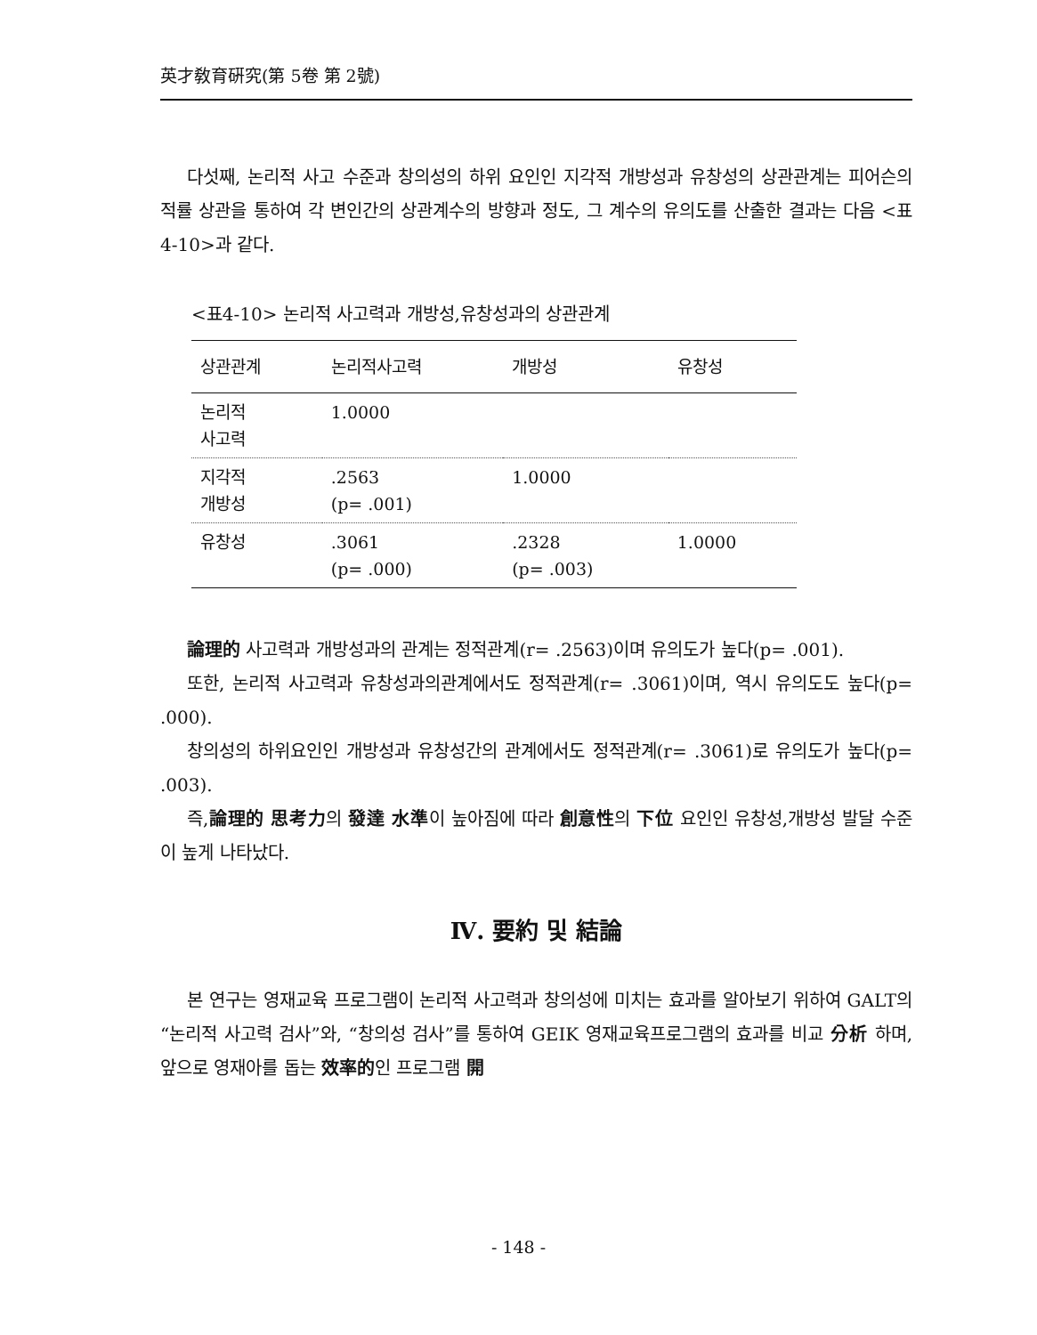英才敎育硏究(第 5卷 第 2號)
다섯째, 논리적 사고 수준과 창의성의 하위 요인인 지각적 개방성과 유창성의 상관관계는 피어슨의 적률 상관을 통하여 각 변인간의 상관계수의 방향과 정도, 그 계수의 유의도를 산출한 결과는 다음 <표4-10>과 같다.
<표4-10> 논리적 사고력과 개방성,유창성과의 상관관계
| 상관관계 | 논리적사고력 | 개방성 | 유창성 |
| --- | --- | --- | --- |
| 논리적 사고력 | 1.0000 | | |
| 지각적 개방성 | .2563 (p= .001) | 1.0000 | |
| 유창성 | .3061 (p= .000) | .2328 (p= .003) | 1.0000 |
論理的 사고력과 개방성과의 관계는 정적관계(r= .2563)이며 유의도가 높다(p= .001).
또한, 논리적 사고력과 유창성과의관계에서도 정적관계(r= .3061)이며, 역시 유의도도 높다(p= .000).
창의성의 하위요인인 개방성과 유창성간의 관계에서도 정적관계(r= .3061)로 유의도가 높다(p= .003).
즉,論理的 思考力의 發達 水準이 높아짐에 따라 創意性의 下位 요인인 유창성,개방성 발달 수준이 높게 나타났다.
Ⅳ. 要約 및 結論
본 연구는 영재교육 프로그램이 논리적 사고력과 창의성에 미치는 효과를 알아보기 위하여 GALT의 “논리적 사고력 검사”와, “창의성 검사”를 통하여 GEIK 영재교육프로그램의 효과를 비교 分析 하며, 앞으로 영재아를 돕는 效率的인 프로그램 開
- 148 -